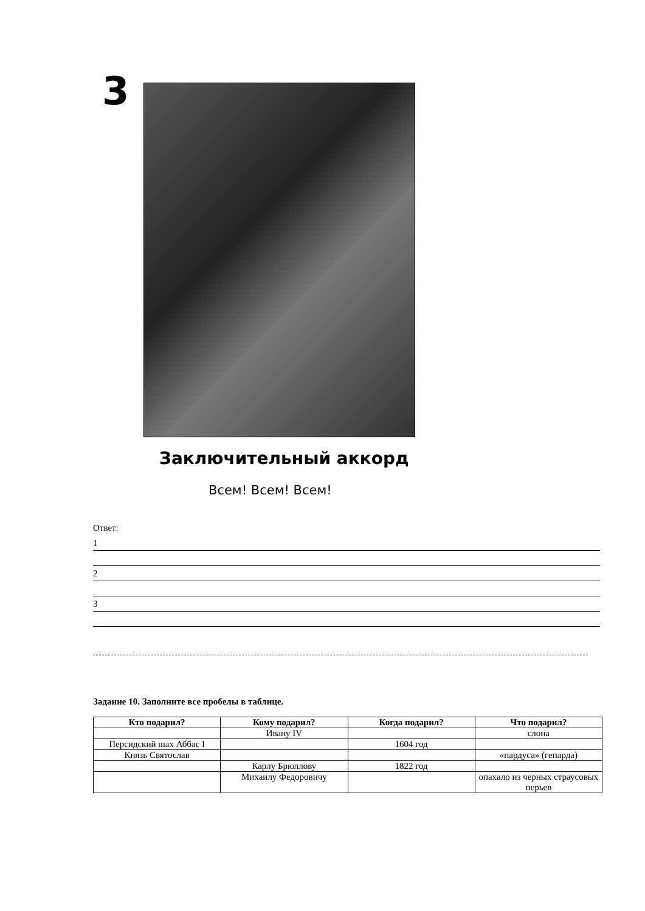3
Заключительный аккорд
Всем! Всем! Всем!
Ответ:
1
2
3
Задание 10. Заполните все пробелы в таблице.
| Кто подарил? | Кому подарил? | Когда подарил? | Что подарил? |
| --- | --- | --- | --- |
| | Ивану IV | | слона |
| Персидский шах Аббас I | | 1604 год | |
| Князь Святослав | | | «пардуса» (гепарда) |
| | Карлу Брюллову | 1822 год | |
| | Михаилу Федоровичу | | опахало из черных страусовых перьев |